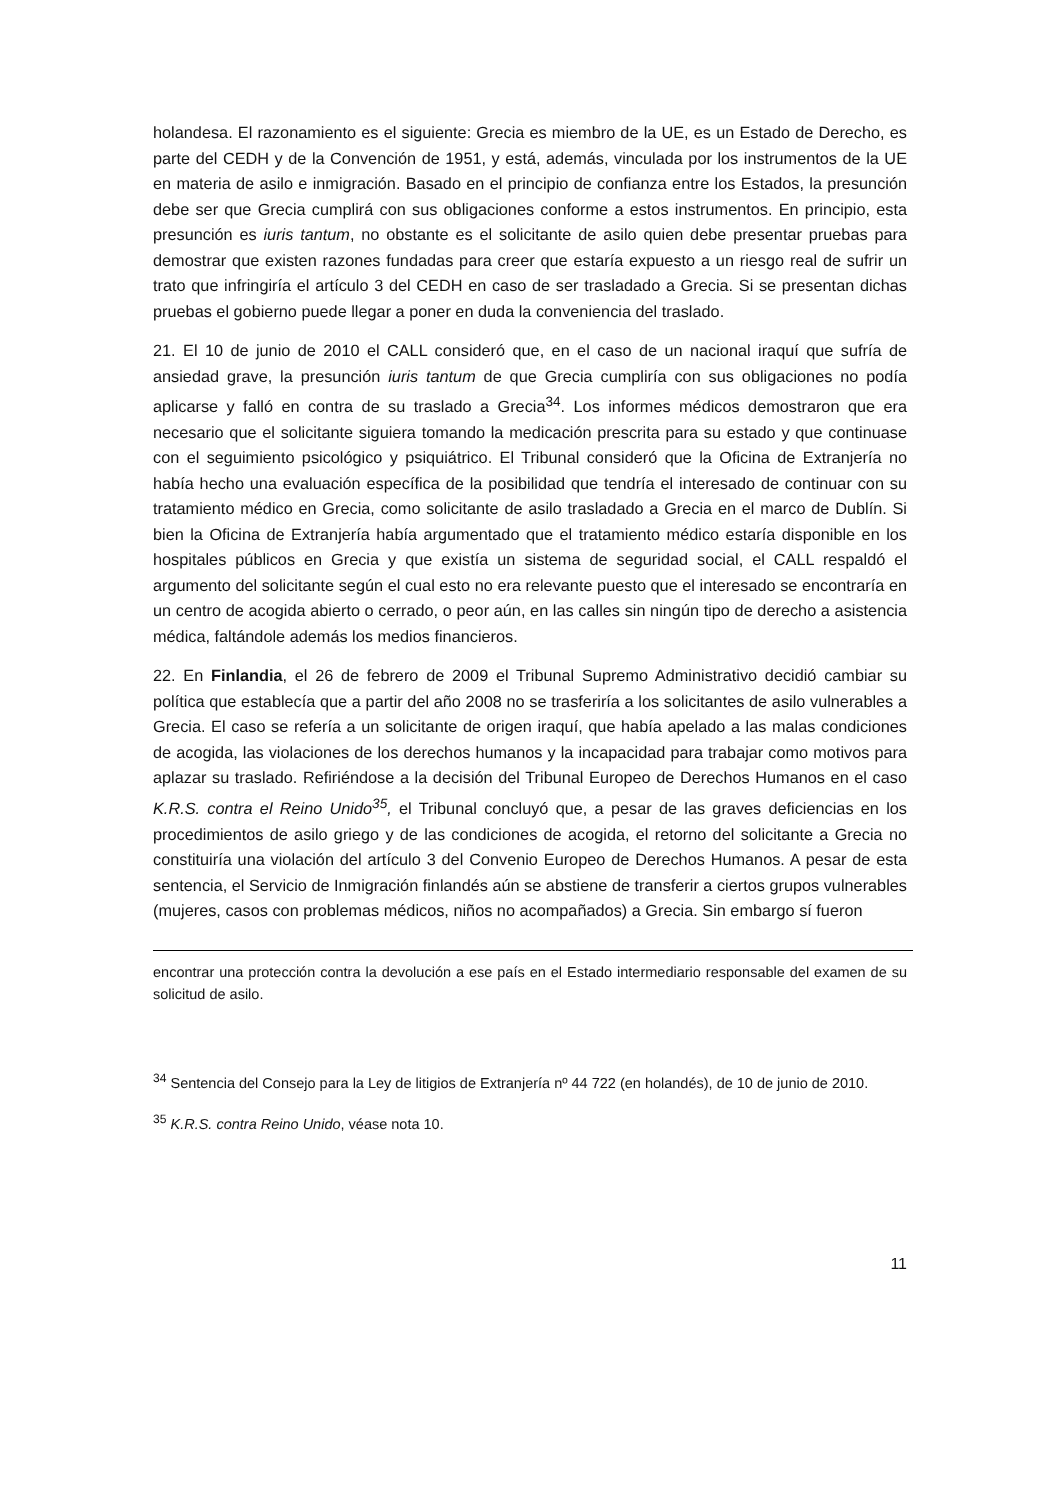holandesa. El razonamiento es el siguiente: Grecia es miembro de la UE, es un Estado de Derecho, es parte del CEDH y de la Convención de 1951, y está, además, vinculada por los instrumentos de la UE en materia de asilo e inmigración. Basado en el principio de confianza entre los Estados, la presunción debe ser que Grecia cumplirá con sus obligaciones conforme a estos instrumentos. En principio, esta presunción es iuris tantum, no obstante es el solicitante de asilo quien debe presentar pruebas para demostrar que existen razones fundadas para creer que estaría expuesto a un riesgo real de sufrir un trato que infringiría el artículo 3 del CEDH en caso de ser trasladado a Grecia. Si se presentan dichas pruebas el gobierno puede llegar a poner en duda la conveniencia del traslado.
21. El 10 de junio de 2010 el CALL consideró que, en el caso de un nacional iraquí que sufría de ansiedad grave, la presunción iuris tantum de que Grecia cumpliría con sus obligaciones no podía aplicarse y falló en contra de su traslado a Grecia<sup>34</sup>. Los informes médicos demostraron que era necesario que el solicitante siguiera tomando la medicación prescrita para su estado y que continuase con el seguimiento psicológico y psiquiátrico. El Tribunal consideró que la Oficina de Extranjería no había hecho una evaluación específica de la posibilidad que tendría el interesado de continuar con su tratamiento médico en Grecia, como solicitante de asilo trasladado a Grecia en el marco de Dublín. Si bien la Oficina de Extranjería había argumentado que el tratamiento médico estaría disponible en los hospitales públicos en Grecia y que existía un sistema de seguridad social, el CALL respaldó el argumento del solicitante según el cual esto no era relevante puesto que el interesado se encontraría en un centro de acogida abierto o cerrado, o peor aún, en las calles sin ningún tipo de derecho a asistencia médica, faltándole además los medios financieros.
22. En Finlandia, el 26 de febrero de 2009 el Tribunal Supremo Administrativo decidió cambiar su política que establecía que a partir del año 2008 no se trasferiría a los solicitantes de asilo vulnerables a Grecia. El caso se refería a un solicitante de origen iraquí, que había apelado a las malas condiciones de acogida, las violaciones de los derechos humanos y la incapacidad para trabajar como motivos para aplazar su traslado. Refiriéndose a la decisión del Tribunal Europeo de Derechos Humanos en el caso K.R.S. contra el Reino Unido<sup>35</sup>, el Tribunal concluyó que, a pesar de las graves deficiencias en los procedimientos de asilo griego y de las condiciones de acogida, el retorno del solicitante a Grecia no constituiría una violación del artículo 3 del Convenio Europeo de Derechos Humanos. A pesar de esta sentencia, el Servicio de Inmigración finlandés aún se abstiene de transferir a ciertos grupos vulnerables (mujeres, casos con problemas médicos, niños no acompañados) a Grecia. Sin embargo sí fueron
encontrar una protección contra la devolución a ese país en el Estado intermediario responsable del examen de su solicitud de asilo.
<sup>34</sup> Sentencia del Consejo para la Ley de litigios de Extranjería nº 44 722 (en holandés), de 10 de junio de 2010.
<sup>35</sup> K.R.S. contra Reino Unido, véase nota 10.
11